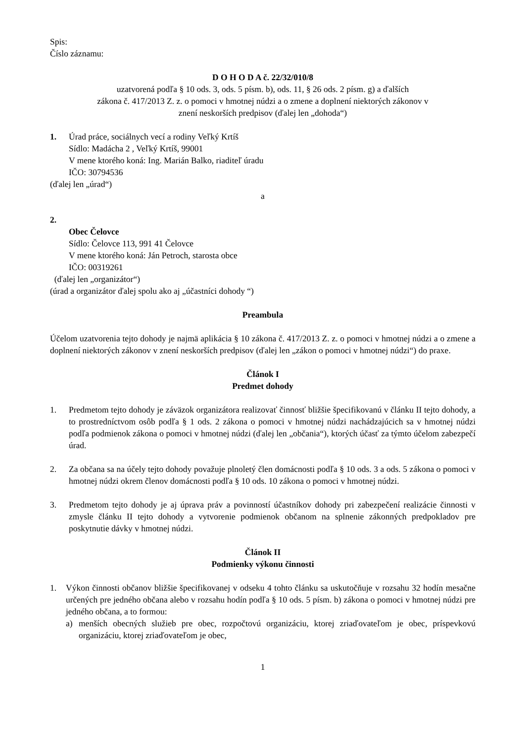Spis:
Číslo záznamu:
D O H O D A č. 22/32/010/8
uzatvorená podľa § 10 ods. 3, ods. 5 písm. b), ods. 11, § 26 ods. 2 písm. g) a ďalších
zákona č. 417/2013 Z. z. o pomoci v hmotnej núdzi a o zmene a doplnení niektorých zákonov v
znení neskorších predpisov (ďalej len „dohoda“)
1. Úrad práce, sociálnych vecí a rodiny Veľký Krtíš
Sídlo: Madácha 2 , Veľký Krtíš, 99001
V mene ktorého koná: Ing. Marián Balko, riaditeľ úradu
IČO: 30794536
(ďalej len „úrad“)
a
2.
Obec Čelovce
Sídlo: Čelovce 113, 991 41 Čelovce
V mene ktorého koná: Ján Petroch, starosta obce
IČO: 00319261
(ďalej len „organizátor“)
(úrad a organizátor ďalej spolu ako aj „účastníci dohody “)
Preambula
Účelom uzatvorenia tejto dohody je najmä aplikácia § 10 zákona č. 417/2013 Z. z. o pomoci v hmotnej núdzi a o zmene a doplnení niektorých zákonov v znení neskorších predpisov (ďalej len „zákon o pomoci v hmotnej núdzi“) do praxe.
Článok I
Predmet dohody
1. Predmetom tejto dohody je záväzok organizátora realizovať činnosť bližšie špecifikovanú v článku II tejto dohody, a to prostredníctvom osôb podľa § 1 ods. 2 zákona o pomoci v hmotnej núdzi nachádzajúcich sa v hmotnej núdzi podľa podmienok zákona o pomoci v hmotnej núdzi (ďalej len „občania“), ktorých účasť za týmto účelom zabezpečí úrad.
2. Za občana sa na účely tejto dohody považuje plnoletý člen domácnosti podľa § 10 ods. 3 a ods. 5 zákona o pomoci v hmotnej núdzi okrem členov domácnosti podľa § 10 ods. 10 zákona o pomoci v hmotnej núdzi.
3. Predmetom tejto dohody je aj úprava práv a povinností účastníkov dohody pri zabezpečení realizácie činnosti v zmysle článku II tejto dohody a vytvorenie podmienok občanom na splnenie zákonných predpokladov pre poskytnutie dávky v hmotnej núdzi.
Článok II
Podmienky výkonu činnosti
1. Výkon činnosti občanov bližšie špecifikovanej v odseku 4 tohto článku sa uskutočňuje v rozsahu 32 hodín mesačne určených pre jedného občana alebo v rozsahu hodín podľa § 10 ods. 5 písm. b) zákona o pomoci v hmotnej núdzi pre jedného občana, a to formou:
a) menších obecných služieb pre obec, rozpočtovú organizáciu, ktorej zriaďovateľom je obec, príspevkovú organizáciu, ktorej zriaďovateľom je obec,
1